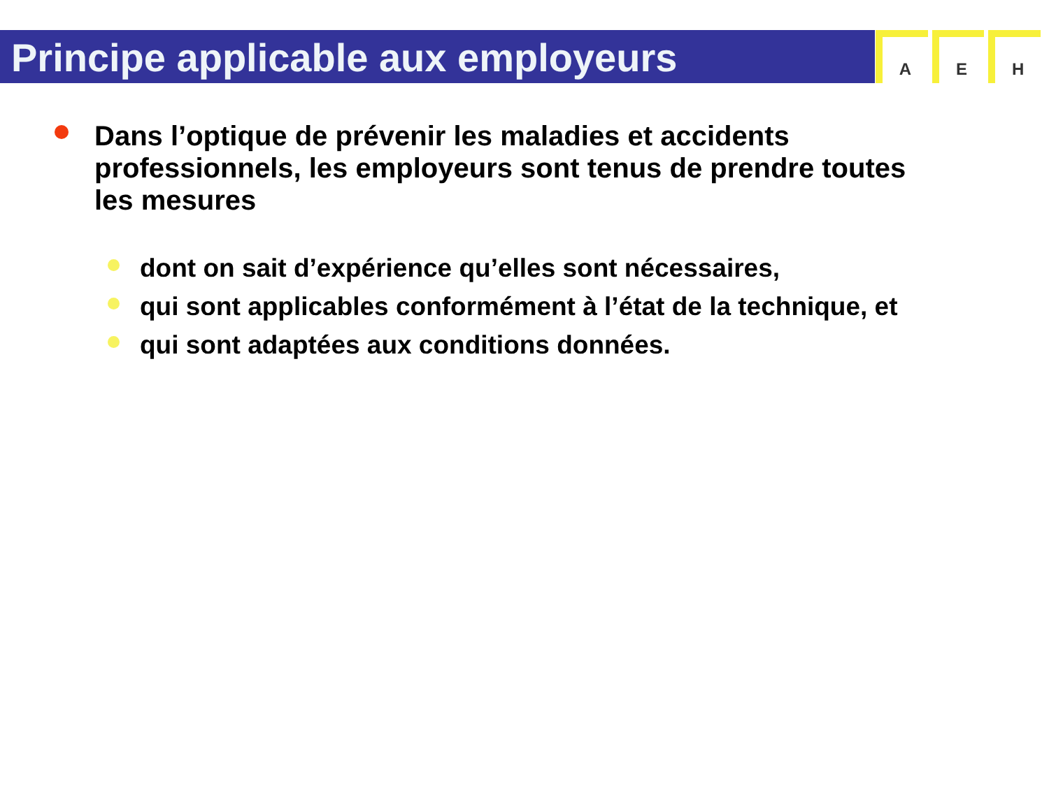Principe applicable aux employeurs
A E H
Dans l’optique de prévenir les maladies et accidents professionnels, les employeurs sont tenus de prendre toutes les mesures
dont on sait d’expérience qu’elles sont nécessaires,
qui sont applicables conformément à l’état de la technique, et
qui sont adaptées aux conditions données.